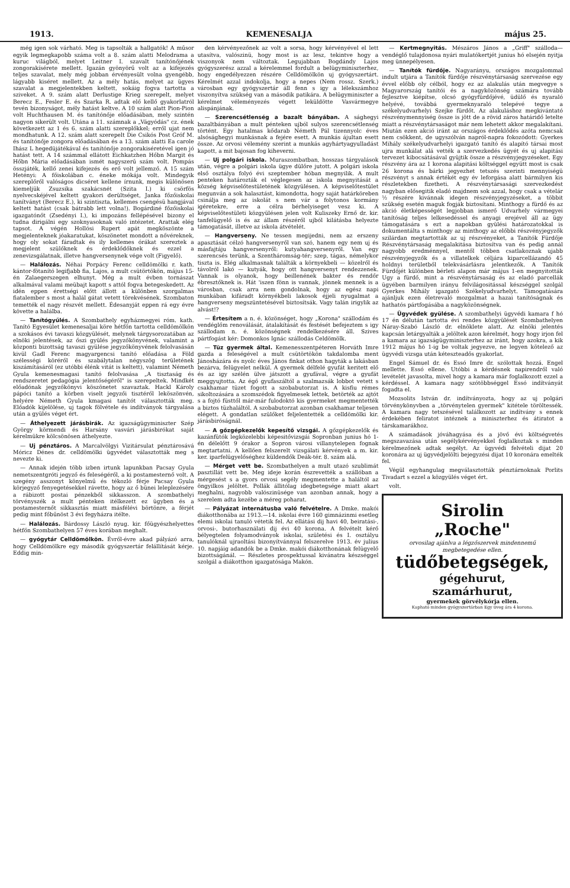1913. KEMENESALJA május 25.
még igen sok várható. Meg is tapsolták a hallgatók! A műsor egyik legmegkapobb száma volt a 8. szám alatti Melodrama a kuruc világból, melyet Leitner I. szavalt tanítónőjének zongorakísérete mellett. Igazán gyönyörű volt az a kifejezés teljes szavalat, mely még jobban érvényesült volna gyengébb, lágyabb kiséret mellett. Az a mély hatás, melyet az ügyes szavalat a megjelentekben keltett, sokáig fogva tartotta a sziveket. A 9. szám alatt Derlustige Krieg szerepelt, melyet Berecz E., Fesler E. és Szarka R. adtak elő kellő gyakorlatról tevén bizonyságot, mély hatást keltve. A 10 szám alatt Pion-Pion volt Huchthausen M. és tanítónője előadásában, mely szintén nagyon sikerült volt. Utána a 11. számnak a „Vágyódás" cz. ének következett az 1 és 6. szám alatti szereplőkkel; erről ujat nem mondhatunk. A 12. szám alatt szerepelt Die Csikós Post Gróf M. és tanítónője zongora előadásában és a 13. szám alatti Ea carole Ihász L hegedüjátékával és tanítónője zongorakiséretével igen jó hatást tett. A 14 számmal ellátott Eichkatzhen Hőbn Margit és Hőbn Mária előadásában ismét nagyszerű szám volt. Pompás összjáték, kellő zenei kifejezés és erő volt jellemző. A 15 szám Hetényi: A főiskolában c. éneke mókája volt. Mindegyik szereplőről valóságos dicséret kellene írnunk, megis különösen kiemeljük Zsuzsika szakácsnét (Szita I.) ki csörfös nyelvecskéjével keltett gyakori derültséget, Janka főzőiskolai tanítványt (Berecz E.), ki szintiszta, kellemes csengésü hangjával keltett hatást (csak bátrabb lett volna!). Bogárdiné főzőiskolai igazgatónőt (Zsedényi I.), ki impozáns fellépésével bizony el tudna dirigálni egy szoknyasoknak való intézetet. Arattak elég tapsot. A végén Hollósi Rupert apát megköszönte a megjelenteknek jóakaratukat, köszönetet mondott a nővéreknek, hogy oly sokat fáradtak és ily kellemes órákat szereztek a megjelent szülőknek és érdeklődőknek és ezzel a zenevizsgálatnak, illetve hangversenynek vége volt (Figyelő).
— Halálozás. Néhai Porpácy Ferenc celldömölki r. kath. kántor-fötanító legifjabb fia, Lajos, a mult csütörtökön, május 15-én Zalaegerszegen elhunyt. Még a mult évben tornászat alkalmával valami meübajt kapott s attól fogva betegeskedett. Az idén eppen érettségi előtt állott a különben szorgalmas fiatalember s most a halál gátat vetett törekvésének. Szombaton temették el nagy részvét mellett. Édesanyját eppen rá egy évre követte a halálba.
— Tanítógyűlés. A Szombathely egyházmegyei róm. kath. Tanító Egyesület kemenesaljai köre hétfőn tartotta celldömölkön a szokásos évi tavaszi közgyülését, melynek tárgysorozatában az elnöki jelentések, az őszi gyülés jegyzőkönyvének, valamint a központi bizottság tavaszi gyülése jegyzőkönyvének felolvasásán kivül Gadl Ferenc magyargencsi tanító előadása a Föld szélességi köréről és szabálytalan négyszög területének kiszámításáról (ez utóbbi élénk vitát is keltett), valamint Németh Gyula kemenesmagasi tanító felolvasása „A tisztaság és rendszeretet pedagógia jelentőségéről" is szerepeltek. Mindkét előadónak jegyzőkönyvi köszönetet szavaztak. Hackl Károly pápóci tanító a körben viselt jegyzői tisztéről leköszönvén, helyére Németh Gyula kmagasi tanítót választották meg. Előadók kijelölése, uj tagok fölvétele és indítványok tárgyalása után a gyülés véget ért.
— Áthelyezett járásbirák. Az igazságügyminiszter Szép György körmendi és Harsány vasvári járásbirókat saját kérelmükre kölcsönösen áthelyezte.
— Uj pénztáros. A Marcalvölgyi Vizitársulat pénztárosává Móricz Dénes dr. celldömölki ügyvédet választották meg s nevezte ki.
— Annak idején több izben irtunk lapunkban Pacsay Gyula nemetszentgróti jegyző és feleségéről, a ki postamesternő volt. A szegény asszonyt könyelmű és tékozló férje Pacsay Gyula körjegyző fenyegetésekkel rávette, hogy az ő bünei leleplezésére a rábizott postai pénzekből sikkasszon. A szombathelyi törvényszék a mult pénteken itélkezett ez ügyben és a postamesternőt sikkasztás miatt másfélévi börtönre, a férjét pedig mint főbűnöst 3 évi fegyházra itélte.
— Halálozás. Bárdossy László nyug. kir. főügyészhelyettes hétfőn Szombathelyen 57 éves korában meghalt.
— gyógytár Celldömölkön. Évről-évre akad pályázó arra, hogy Celldömölkre egy második gyógyszertár felállítását kérje. Eddig min-
den kérvényezőnek az volt a sorsa, hogy kérvényével el lett utasítva, valószinü, hogy most is az lesz, tekintve hogy a viszonyok nem változtak. Legujabban Bogdándy Lajos gyógyszerész azzal a kérelemmel fordult a belügyminiszterhez, hogy engedélyezzen részére Celldömölkön uj gyógyszertárt. Kérelmét azzal indokolja, hogy a nepes (Nem rossz. Szerk.) városban egy gyógyszertár áll fenn s igy a lélekszámhoz viszonyítva szükség van a második patikára. A belügyminiszter a kérelmet véleményezés végett leküldötte Vasvármegye alispánjának.
— Szerencsétlenség a bazalt bányában. A sághegyi bazaltbányában a mult pénteken ujból sulyos szerencsétlenség történt. Egy hatalmas kődarab Németh Pál tizennyolc éves alsósághegyi munkásnak a fejére esett. A munkás ájultan esett össze. Az orvosi vélemény szerint a munkás agyhártyagyulladást kapott, a mit bajosan fog kiheverni.
— Uj polgári iskola. Muraszombatban, hosszas tárgyalások után, végre a polgári iskola ügye dülőre jutott. A polgári iskola első osztálya folyó évi szeptember hóban megnyilik. A mult penteken határozták el véglegesen az iskola megnyitását a község képviselőtestületének közgyülésen. A képviselőtestület megunván a sok halasztást, kimondotta, hogy saját határköreben csinálja meg az iskolát s nem vár a folytonos kormány igéretekre, erre a célra bérhelyiseget vesz ki. A képviselőtestületi közgyülésen jelen volt Kuliszeky Ernő dr. kir. tanfelügyelő is és az állam részéről ujból kilátásba helyezte támogatását, illetve az iskola átvételét.
— Hangverseny. Ne tessen megijedni, nem az erszeny apasztását célzó hangversenyről van szó, hanem egy nem uj és másfajtáju hangversenyről: kutyahangversenyről. Van egy szerencsés terünk, a Szentháromság-tér; szep, tágas, némelykor tiszta is. Elég alkalmasnak találták a környekbeli — közelről és távolról lakó — kutyák, hogy ott hangversenyt rendezzenek. Vannak is olyanok, hogy beillenének bakter és rendőr ébresztőknek is. Hát 'iszen fönn is vannak, jönnek mennek is a városban, csak arra nem gondolnak, hogy az egész napi munkában kifáradt környékbeli lakosok éjjeli nyugalmat a hangverseny megszüntetésével biztosítsák. Vagy talán irigylik az alvást!?
— Értesítem a n. é. közönséget, hogy „Korona" szállodám és vendéglőm renoválását, átalakítását és festését befejeztem s igy szállodam n. é. közönségnek rendelkezésére áll. Szives pártfogást kér: Domonkos Ignác szállodás Celdömölk.
— Tüz gyermek által. Kemenesszentpéteren Horváth Imre gazda a feleségével a mult csütörtökön takdalomba ment Jánosházára és nyolc éves János finkat othon hagyták a lakásban bezárva, felügyelet nelkül. A gyermek délfelé gyufát keritett elő és az igy szélén ülve játszott a gyufával, végre a gyufát meggyujtotta. Az égő gyufaszáltól a szalmazsák lobbot vetett s csakhamar tüzet fogott a szobabutorzat is. A kisfiu rémes sikoltozására a szomszédok figyelmesek lettek, betörték az ajtót s a fojtó füsttől már-már fulodoktó kis gyermeket megmentették a biztos tüzhaláltól. A szobabutorzat azonban csakhamar teljesen elégett. A gondatlan szülőket feljelentették a celldömölki kir. járásbiróságnál.
— A gőzgépkezelők kepesítő vizsgái. A gőzgépkezelők és kazánfütók legközelebbi képesitővizsgái Sopronban junius hó 1-én délelőtt 9 órakor a Sopron városi villanytelepen fognak megtartatni. A kellően felszerelt vizsgálati kérvények a m. kir. ker. iparfelügyelőséghez küldendők Deák-tér. 8. szám alá.
— Mérget vett be. Szombathelyen a mult utazó szublimát pasztillát vett be. Meg ideje korán észrevették a szállóban a mérgesést s a gyors orvosi segély megmentette a haláltól az öngyilkos jelöltet. Pollák állitólag idegbetegsége miatt akart meghalni, nagyobb valószinüsége van azonban annak, hogy a szerelem adta kezébe a méreg poharat.
— Pályázat internátusba való felvételre. A Dmke. makói diákotthonába az 1913.—14. iskolai évre 160 gimnázinmi esetleg elemi iskolai tanuló vétetik fel. Az ellátási dij havi 40, beiratási-, orvosi-, butorhasználati dij évi 40 korona. A felvételt kérő bélyegtelen folyamodványok iskolai, születési és I. osztályu tanulóknál ujraoltási bizonyítvánnyal felszerelve 1913. év julius 10. napjáig adandók be a Dmke. makói diákotthonának felügyelő bizottságánál. — Részletes prospektussal kivánatra készséggel szolgál a diákotthon igazgatósága Makón.
— Kertmegnyitás. Mészáros János a „Griff" szálloda—vendéglő tulajdonosa nyári mulatókertjét junius hó elsején nyitja meg ünnepélyesen.
— Tanítók fürdője. Nagyarányu, országos mozgalommal indult utjára a Tanítók fürdője részvénytársaság szervezése egy évvel előbb oly célból, hogy ez az alakulás után megvegye s Magyarország tanítói és a nagyközönség számára tovább fejlesztve kiépítse, olcsó gyógyfürdőjévé, üdülő és nyaraló helyévé, továbbá gyermeknyaraló telepévé tegye a székelyudvarhelyi Szejke fürdőt. Az alakuláshoz megkivántató részvénymennyiség össze is jött de a rövid záros határidő letelte miatt a részvénytársaságot már nem lehetett akkor megalakítani. Miután ezen akció iránt az országos érdeklődés azóta nemcsak nem csökkent, de ugyszólván napról-napra fokozódott: Gyerkes Mihály székelyudvarhelyi igazgató tanító és alapító társai most ujra munkálat alá vették a szervezkedés ügyét és uj alapitási tervezet kibocsátásával gyüjtik össze a részvényjegyzéseket. Egy részvény ára az 1 korona alapitási költséggel együtt most is csak 26 korona és bárki jegyezhet tetszés szerinti mennyiségü részvényt s annak értékét egy év leforgása alatt bármilyen kis részletekben fizetheti. A részvénytársasági szervezkedést nagyban elősegitik eladó majdnem sok azzal, hogy csak a vételár ½ részére kivánnak idegen részvényjegyzéseket, a többit szükség esetén maguk fogják biztosítani. Minthogy a fürdő és az akció életképességét legjobban ismerő Udvarhely vármegyei tanítóság teljes lelkesedéssel és anyagi erejével áll az ügy támogatására s ezt a napokban gyülési határozatokkal is dokumentálta s minthogy az minthogy az előbbi részvényjegyzők szilárdan megtartották az uj részvényeket, a Tanítók Fürdője Részvénytársaság megalakitása biztosítva van és pedig annál nagyobb eredménnyel, mentől többen csatlakoznak ujabb részvényjegyzők és a villatelkek céljára kiparcellázandó 45 holdnyi területből telekvásárlásra jelentkezők. A Tanítók Fürdőjét különben bérleti alapon már május 1-en megnyitották Ugy a fürdő, mint a részvénytársaság és az eladó parcellák ügyében barmilyen irányu felvilágositással készséggel szolgál Gyerkes Mihály igazgató Székelyudvarhelyt. Támogatására ajánljuk ezen életrevaló mozgalmat a hazai tanítóságnak és hathatós pártfogásába a nagyközönségnek.
— Ügyvédek gyülése. A szombathelyi ügyvédi kamara f hó 17 én délután tartotta évi rendes közgyülését Szombathelyen Náray-Szabó László dr. elnöklete alatt. Az elnöki jelentés kapcsán letárgyalták a jelöltek azon kérelmét, hogy hogy irjon fel a kamara az igazságügyminiszterhez az iránt, hogy azokra, a kik 1912 május hó 1-ig be voltak jegyezve, ne legyen kötelező az ügyvédi vizsga után kéteszteadős gyakorlat.
Engel Sámuel dr. és Essó Imre dr. szólottak hozzá. Engel mellette. Essó ellene. Utóbbi a kérdésnek napirendről való levételét javasolta, mivel hogy a kamara már foglalkozott ezzel a kérdéssel. A kamara nagy szótöbbséggel Essó indítványát fogadta el.
Mozsolits István dr. indítványozta, hogy az uj polgári törvénykönyvben a „törvénytelen gyermek" kitétele töröltessék. A kamara nagy tetszésével találkozott az indítvány s ennek érdekében feliratot intéznek a miniszterhez és átiratot a társkamarákhoz.
A számadások jóváhagyása és a jövő évi költségvetés megszavazása után segélykérvényekkel foglalkoztak s minden kérelmezőnek adtak segélyt. Az ügyvédi felvételi dijat 20 koronára az uj ügyvédjelölti bejegyzési dijat 10 koronára emelték fel.
Végül egyhangulag megválasztották pénztárnoknak Porlits Tivadart s ezzel a közgyülés véget ért.
volt.
Sirolin
„Roche"
orvosilag ajánlva a légzőszervek mindennemű megbetegedése ellen.
tüdőbetegségek,
gégehurut,
szamárhurut,
gyermekek görvélykórja ellen.
Kapható minden gyógyszertárban Egy üveg ára 4 korona.